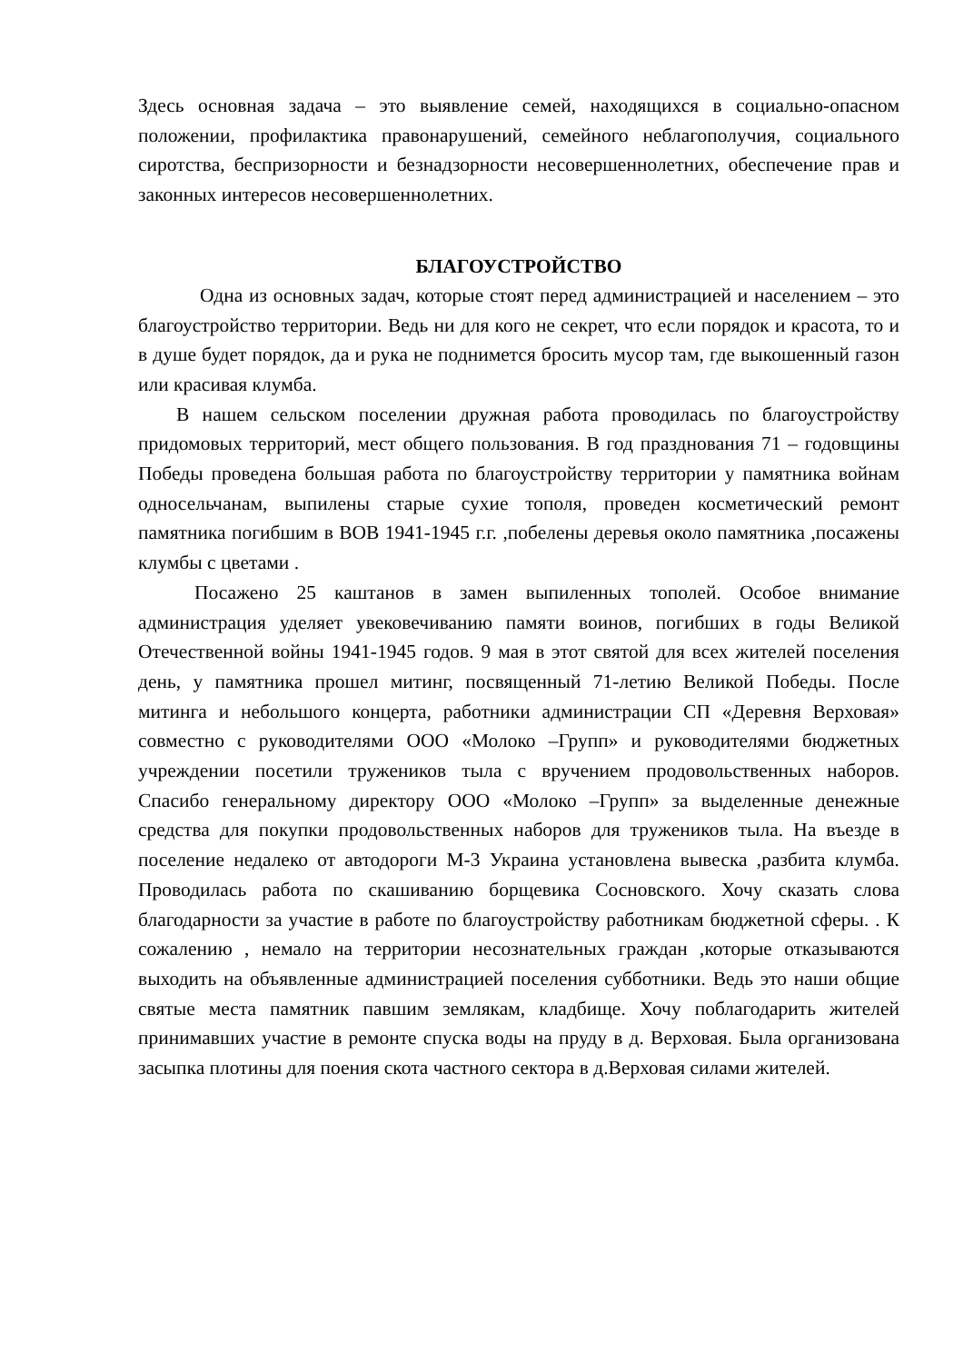Здесь основная задача – это выявление семей, находящихся в социально-опасном положении, профилактика правонарушений, семейного неблагополучия, социального сиротства, беспризорности и безнадзорности несовершеннолетних, обеспечение прав и законных интересов несовершеннолетних.
БЛАГОУСТРОЙСТВО
Одна из основных задач, которые стоят перед администрацией и населением – это благоустройство территории. Ведь ни для кого не секрет, что если порядок и красота, то и в душе будет порядок, да и рука не поднимется бросить мусор там, где выкошенный газон или красивая клумба.
В нашем сельском поселении дружная работа проводилась по благоустройству придомовых территорий, мест общего пользования. В год празднования 71 – годовщины Победы проведена большая работа по благоустройству территории у памятника войнам односельчанам, выпилены старые сухие тополя, проведен косметический ремонт памятника погибшим в ВОВ 1941-1945 г.г. ,побелены деревья около памятника ,посажены клумбы с цветами .
Посажено 25 каштанов в замен выпиленных тополей. Особое внимание администрация уделяет увековечиванию памяти воинов, погибших в годы Великой Отечественной войны 1941-1945 годов. 9 мая в этот святой для всех жителей поселения день, у памятника прошел митинг, посвященный 71-летию Великой Победы. После митинга и небольшого концерта, работники администрации СП «Деревня Верховая» совместно с руководителями ООО «Молоко –Групп» и руководителями бюджетных учреждении посетили тружеников тыла с вручением продовольственных наборов. Спасибо генеральному директору ООО «Молоко –Групп» за выделенные денежные средства для покупки продовольственных наборов для тружеников тыла. На въезде в поселение недалеко от автодороги М-3 Украина установлена вывеска ,разбита клумба. Проводилась работа по скашиванию борщевика Сосновского. Хочу сказать слова благодарности за участие в работе по благоустройству работникам бюджетной сферы. . К сожалению , немало на территории несознательных граждан ,которые отказываются выходить на объявленные администрацией поселения субботники. Ведь это наши общие святые места памятник павшим землякам, кладбище. Хочу поблагодарить жителей принимавших участие в ремонте спуска воды на пруду в д. Верховая. Была организована засыпка плотины для поения скота частного сектора в д.Верховая силами жителей.